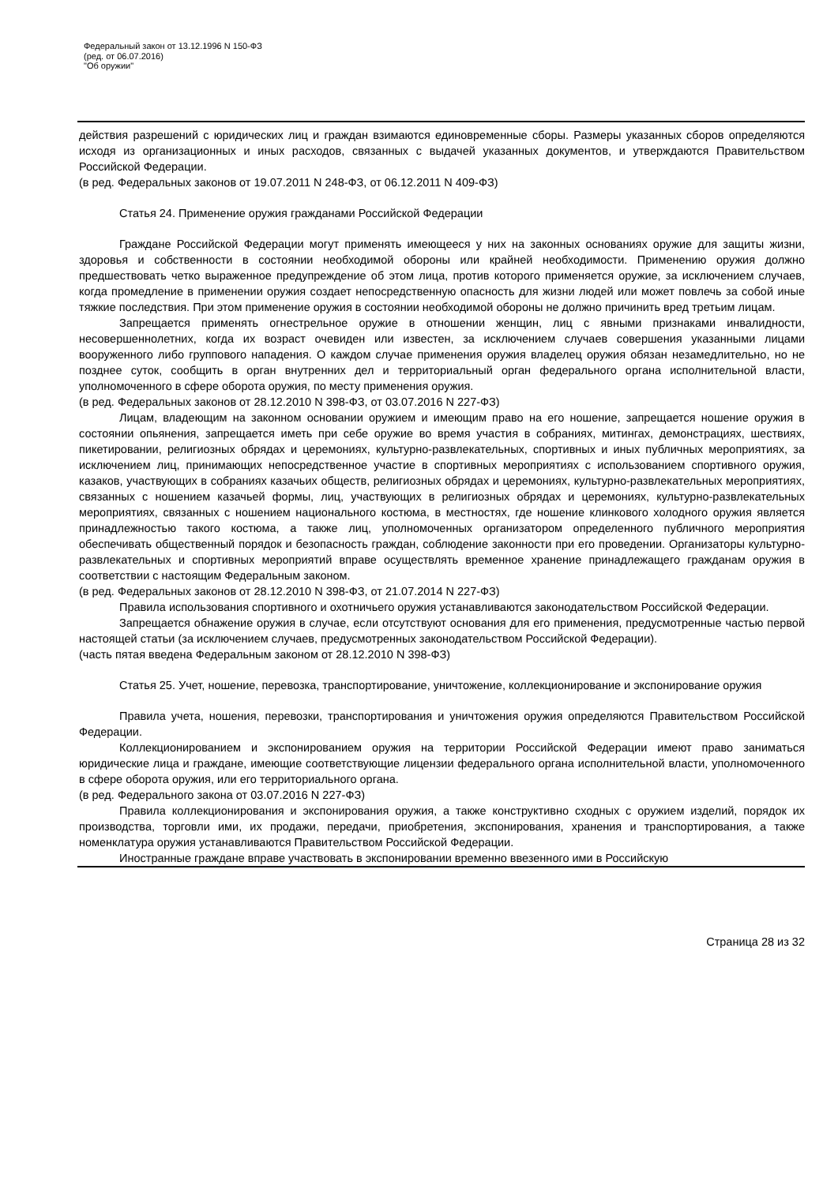Федеральный закон от 13.12.1996 N 150-ФЗ
(ред. от 06.07.2016)
"Об оружии"
действия разрешений с юридических лиц и граждан взимаются единовременные сборы. Размеры указанных сборов определяются исходя из организационных и иных расходов, связанных с выдачей указанных документов, и утверждаются Правительством Российской Федерации.
(в ред. Федеральных законов от 19.07.2011 N 248-ФЗ, от 06.12.2011 N 409-ФЗ)
Статья 24. Применение оружия гражданами Российской Федерации
Граждане Российской Федерации могут применять имеющееся у них на законных основаниях оружие для защиты жизни, здоровья и собственности в состоянии необходимой обороны или крайней необходимости. Применению оружия должно предшествовать четко выраженное предупреждение об этом лица, против которого применяется оружие, за исключением случаев, когда промедление в применении оружия создает непосредственную опасность для жизни людей или может повлечь за собой иные тяжкие последствия. При этом применение оружия в состоянии необходимой обороны не должно причинить вред третьим лицам.
Запрещается применять огнестрельное оружие в отношении женщин, лиц с явными признаками инвалидности, несовершеннолетних, когда их возраст очевиден или известен, за исключением случаев совершения указанными лицами вооруженного либо группового нападения. О каждом случае применения оружия владелец оружия обязан незамедлительно, но не позднее суток, сообщить в орган внутренних дел и территориальный орган федерального органа исполнительной власти, уполномоченного в сфере оборота оружия, по месту применения оружия.
(в ред. Федеральных законов от 28.12.2010 N 398-ФЗ, от 03.07.2016 N 227-ФЗ)
Лицам, владеющим на законном основании оружием и имеющим право на его ношение, запрещается ношение оружия в состоянии опьянения, запрещается иметь при себе оружие во время участия в собраниях, митингах, демонстрациях, шествиях, пикетировании, религиозных обрядах и церемониях, культурно-развлекательных, спортивных и иных публичных мероприятиях, за исключением лиц, принимающих непосредственное участие в спортивных мероприятиях с использованием спортивного оружия, казаков, участвующих в собраниях казачьих обществ, религиозных обрядах и церемониях, культурно-развлекательных мероприятиях, связанных с ношением казачьей формы, лиц, участвующих в религиозных обрядах и церемониях, культурно-развлекательных мероприятиях, связанных с ношением национального костюма, в местностях, где ношение клинкового холодного оружия является принадлежностью такого костюма, а также лиц, уполномоченных организатором определенного публичного мероприятия обеспечивать общественный порядок и безопасность граждан, соблюдение законности при его проведении. Организаторы культурно-развлекательных и спортивных мероприятий вправе осуществлять временное хранение принадлежащего гражданам оружия в соответствии с настоящим Федеральным законом.
(в ред. Федеральных законов от 28.12.2010 N 398-ФЗ, от 21.07.2014 N 227-ФЗ)
Правила использования спортивного и охотничьего оружия устанавливаются законодательством Российской Федерации.
Запрещается обнажение оружия в случае, если отсутствуют основания для его применения, предусмотренные частью первой настоящей статьи (за исключением случаев, предусмотренных законодательством Российской Федерации).
(часть пятая введена Федеральным законом от 28.12.2010 N 398-ФЗ)
Статья 25. Учет, ношение, перевозка, транспортирование, уничтожение, коллекционирование и экспонирование оружия
Правила учета, ношения, перевозки, транспортирования и уничтожения оружия определяются Правительством Российской Федерации.
Коллекционированием и экспонированием оружия на территории Российской Федерации имеют право заниматься юридические лица и граждане, имеющие соответствующие лицензии федерального органа исполнительной власти, уполномоченного в сфере оборота оружия, или его территориального органа.
(в ред. Федерального закона от 03.07.2016 N 227-ФЗ)
Правила коллекционирования и экспонирования оружия, а также конструктивно сходных с оружием изделий, порядок их производства, торговли ими, их продажи, передачи, приобретения, экспонирования, хранения и транспортирования, а также номенклатура оружия устанавливаются Правительством Российской Федерации.
Иностранные граждане вправе участвовать в экспонировании временно ввезенного ими в Российскую
Страница 28 из 32